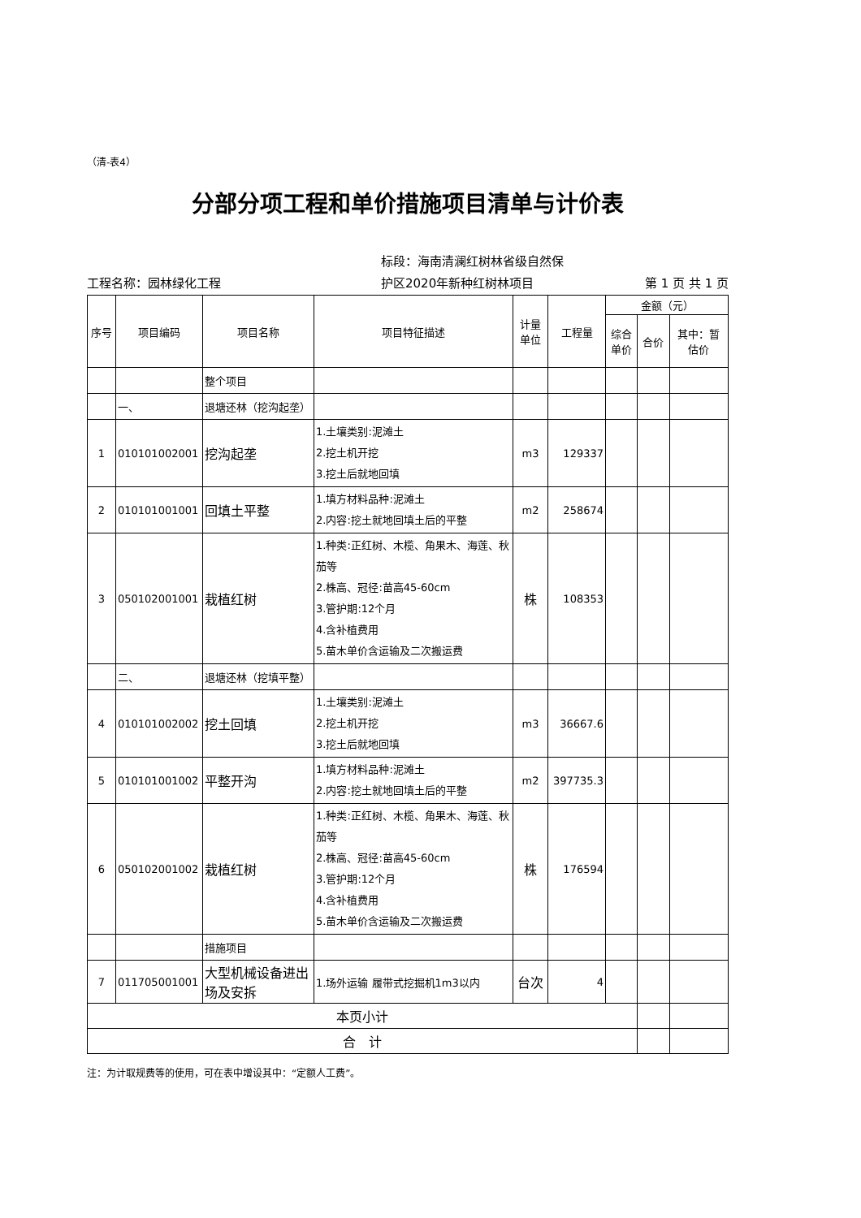（清-表4）
分部分项工程和单价措施项目清单与计价表
工程名称：园林绿化工程
标段：海南清澜红树林省级自然保
护区2020年新种红树林项目
第 1 页 共 1 页
| 序号 | 项目编码 | 项目名称 | 项目特征描述 | 计量 单位 | 工程量 | 金额（元） | | |
| --- | --- | --- | --- | --- | --- | --- | --- | --- |
| | | | | | | 综合 单价 | 合价 | 其中：暂 估价 |
| | | 整个项目 | | | | | | |
| | 一、 | 退塘还林（挖沟起垄） | | | | | | |
| 1 | 010101002001 | 挖沟起垄 | 1.土壤类别:泥滩土 2.挖土机开挖 3.挖土后就地回填 | m3 | 129337 | | | |
| 2 | 010101001001 | 回填土平整 | 1.填方材料品种:泥滩土 2.内容:挖土就地回填土后的平整 | m2 | 258674 | | | |
| 3 | 050102001001 | 栽植红树 | 1.种类:正红树、木榄、角果木、海莲、秋茄等 2.株高、冠径:苗高45-60cm 3.管护期:12个月 4.含补植费用 5.苗木单价含运输及二次搬运费 | 株 | 108353 | | | |
| | 二、 | 退塘还林（挖填平整） | | | | | | |
| 4 | 010101002002 | 挖土回填 | 1.土壤类别:泥滩土 2.挖土机开挖 3.挖土后就地回填 | m3 | 36667.6 | | | |
| 5 | 010101001002 | 平整开沟 | 1.填方材料品种:泥滩土 2.内容:挖土就地回填土后的平整 | m2 | 397735.3 | | | |
| 6 | 050102001002 | 栽植红树 | 1.种类:正红树、木榄、角果木、海莲、秋茄等 2.株高、冠径:苗高45-60cm 3.管护期:12个月 4.含补植费用 5.苗木单价含运输及二次搬运费 | 株 | 176594 | | | |
| | | 措施项目 | | | | | | |
| 7 | 011705001001 | 大型机械设备进出场及安拆 | 1.场外运输 履带式挖掘机1m3以内 | 台次 | 4 | | | |
| 本页小计 | | | | | | | | |
| 合 计 | | | | | | | | |
注：为计取规费等的使用，可在表中增设其中：“定额人工费”。